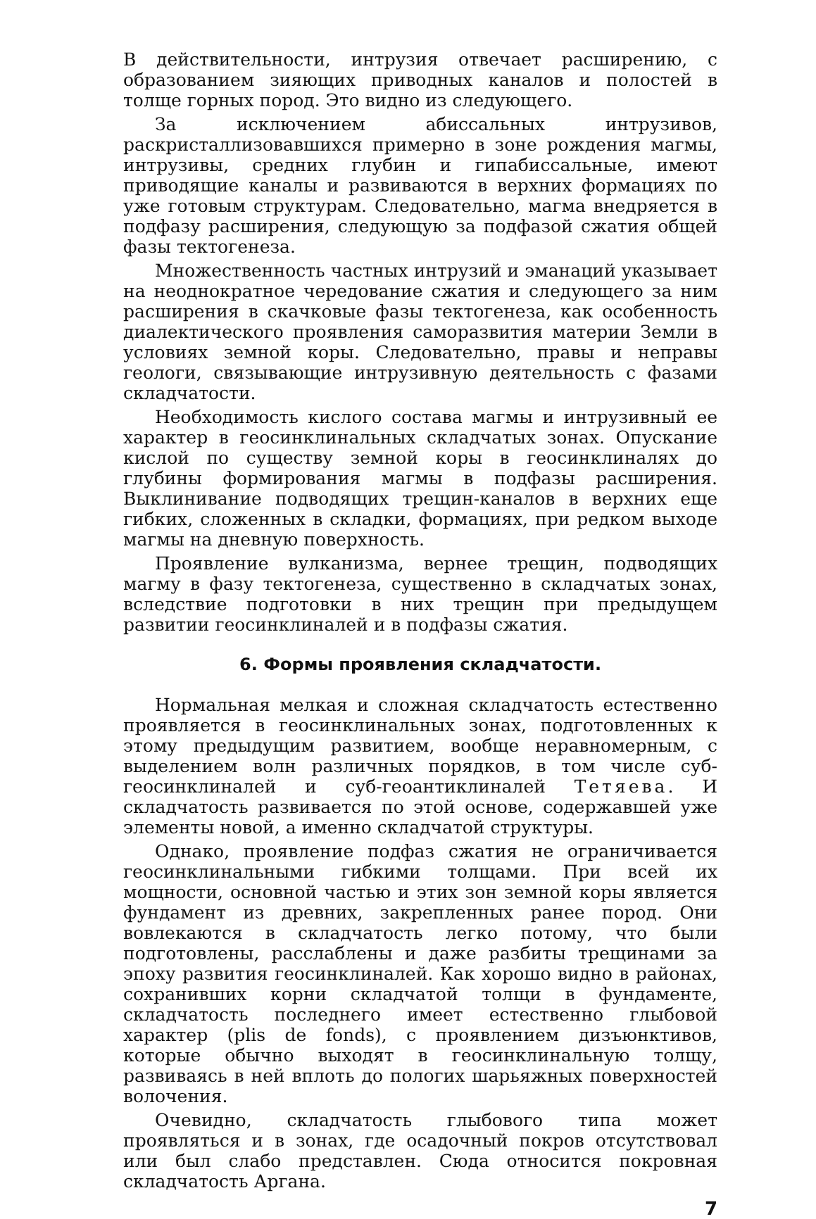В действительности, интрузия отвечает расширению, с образованием зияющих приводных каналов и полостей в толще горных пород. Это видно из следующего.
За исключением абиссальных интрузивов, раскристаллизовавшихся примерно в зоне рождения магмы, интрузивы, средних глубин и гипабиссальные, имеют приводящие каналы и развиваются в верхних формациях по уже готовым структурам. Следовательно, магма внедряется в подфазу расширения, следующую за подфазой сжатия общей фазы тектогенеза.
Множественность частных интрузий и эманаций указывает на неоднократное чередование сжатия и следующего за ним расширения в скачковые фазы тектогенеза, как особенность диалектического проявления саморазвития материи Земли в условиях земной коры. Следовательно, правы и неправы геологи, связывающие интрузивную деятельность с фазами складчатости.
Необходимость кислого состава магмы и интрузивный ее характер в геосинклинальных складчатых зонах. Опускание кислой по существу земной коры в геосинклиналях до глубины формирования магмы в подфазы расширения. Выклинивание подводящих трещин-каналов в верхних еще гибких, сложенных в складки, формациях, при редком выходе магмы на дневную поверхность.
Проявление вулканизма, вернее трещин, подводящих магму в фазу тектогенеза, существенно в складчатых зонах, вследствие подготовки в них трещин при предыдущем развитии геосинклиналей и в подфазы сжатия.
6. Формы проявления складчатости.
Нормальная мелкая и сложная складчатость естественно проявляется в геосинклинальных зонах, подготовленных к этому предыдущим развитием, вообще неравномерным, с выделением волн различных порядков, в том числе суб-геосинклиналей и суб-геоантиклиналей Тетяева. И складчатость развивается по этой основе, содержавшей уже элементы новой, а именно складчатой структуры.
Однако, проявление подфаз сжатия не ограничивается геосинклинальными гибкими толщами. При всей их мощности, основной частью и этих зон земной коры является фундамент из древних, закрепленных ранее пород. Они вовлекаются в складчатость легко потому, что были подготовлены, расслаблены и даже разбиты трещинами за эпоху развития геосинклиналей. Как хорошо видно в районах, сохранивших корни складчатой толщи в фундаменте, складчатость последнего имеет естественно глыбовой характер (plis de fonds), с проявлением дизъюнктивов, которые обычно выходят в геосинклинальную толщу, развиваясь в ней вплоть до пологих шарьяжных поверхностей волочения.
Очевидно, складчатость глыбового типа может проявляться и в зонах, где осадочный покров отсутствовал или был слабо представлен. Сюда относится покровная складчатость Аргана.
7